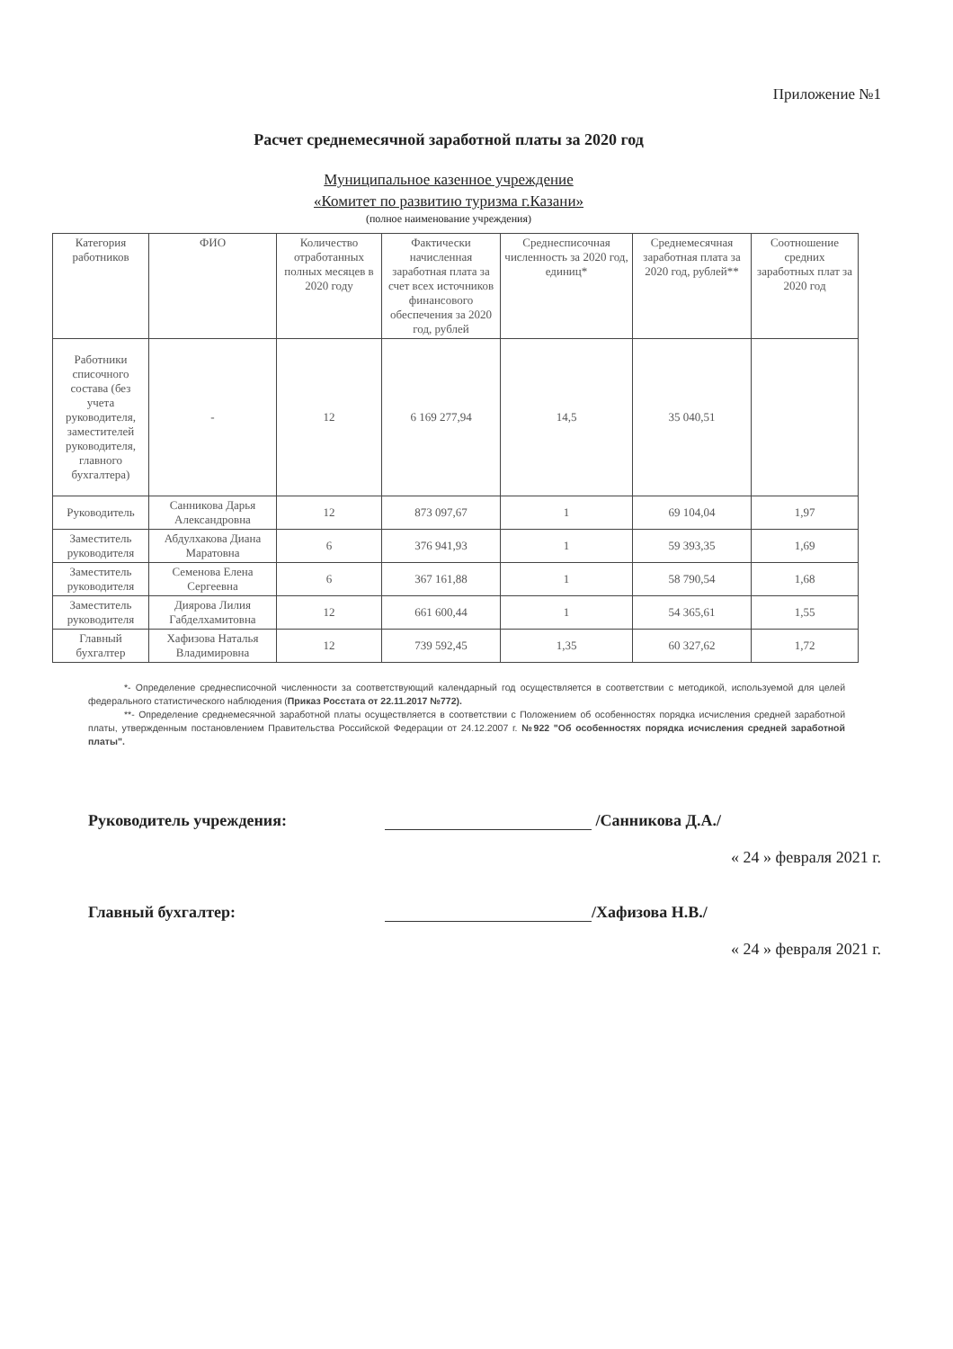Приложение №1
Расчет среднемесячной заработной платы за 2020 год
Муниципальное казенное учреждение
«Комитет по развитию туризма г.Казани»
(полное наименование учреждения)
| Категория работников | ФИО | Количество отработанных полных месяцев в 2020 году | Фактически начисленная заработная плата за счет всех источников финансового обеспечения за 2020 год, рублей | Среднесписочная численность за 2020 год, единиц* | Среднемесячная заработная плата за 2020 год, рублей** | Соотношение средних заработных плат за 2020 год |
| --- | --- | --- | --- | --- | --- | --- |
| Работники списочного состава (без учета руководителя, заместителей руководителя, главного бухгалтера) | - | 12 | 6 169 277,94 | 14,5 | 35 040,51 | |
| Руководитель | Санникова Дарья Александровна | 12 | 873 097,67 | 1 | 69 104,04 | 1,97 |
| Заместитель руководителя | Абдулхакова Диана Маратовна | 6 | 376 941,93 | 1 | 59 393,35 | 1,69 |
| Заместитель руководителя | Семенова Елена Сергеевна | 6 | 367 161,88 | 1 | 58 790,54 | 1,68 |
| Заместитель руководителя | Диярова Лилия Габделхамитовна | 12 | 661 600,44 | 1 | 54 365,61 | 1,55 |
| Главный бухгалтер | Хафизова Наталья Владимировна | 12 | 739 592,45 | 1,35 | 60 327,62 | 1,72 |
*- Определение среднесписочной численности за соответствующий календарный год осуществляется в соответствии с методикой, используемой для целей федерального статистического наблюдения (Приказ Росстата от 22.11.2017 №772).
**- Определение среднемесячной заработной платы осуществляется в соответствии с Положением об особенностях порядка исчисления средней заработной платы, утвержденным постановлением Правительства Российской Федерации от 24.12.2007 г. №922 "Об особенностях порядка исчисления средней заработной платы".
Руководитель учреждения: /Санникова Д.А./
« 24 » февраля 2021 г.
Главный бухгалтер: /Хафизова Н.В./
« 24 » февраля 2021 г.